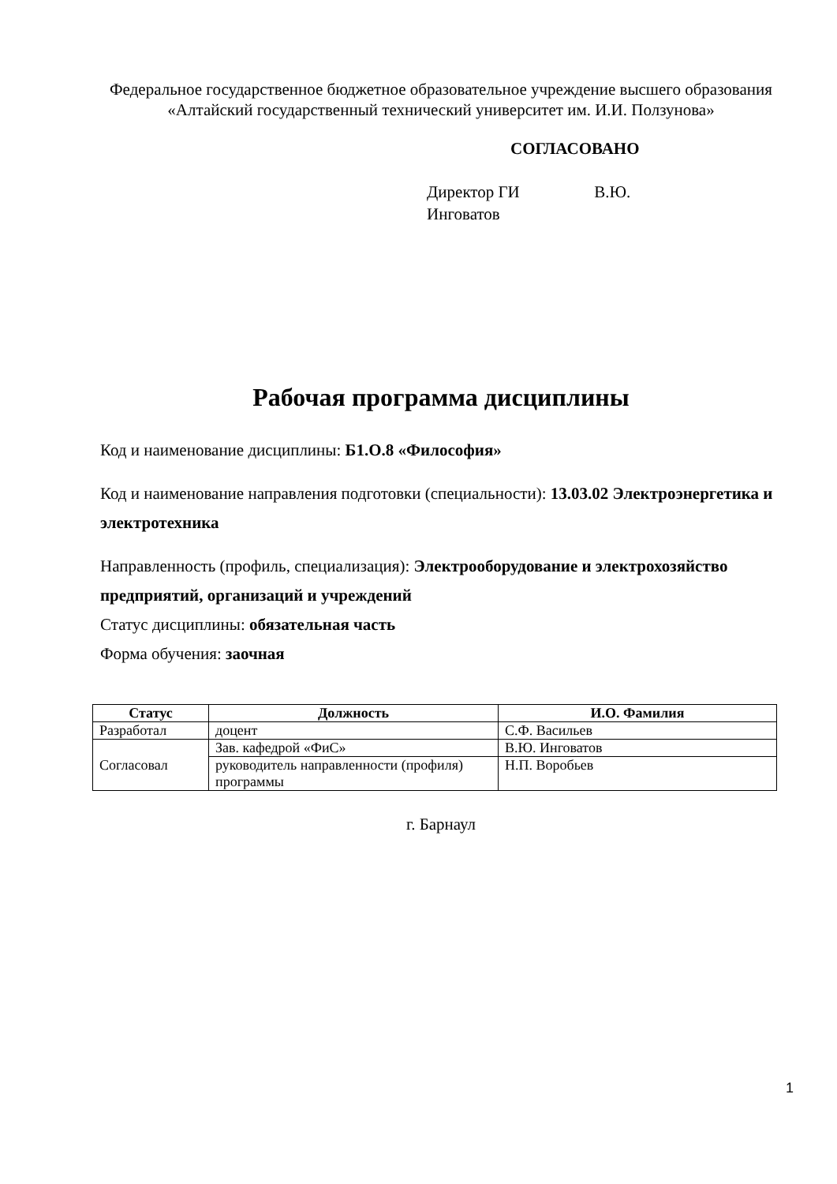Федеральное государственное бюджетное образовательное учреждение высшего образования
«Алтайский государственный технический университет им. И.И. Ползунова»
СОГЛАСОВАНО
Директор ГИ В.Ю. Инговатов
Рабочая программа дисциплины
Код и наименование дисциплины: Б1.О.8 «Философия»
Код и наименование направления подготовки (специальности): 13.03.02 Электроэнергетика и электротехника
Направленность (профиль, специализация): Электрооборудование и электрохозяйство предприятий, организаций и учреждений
Статус дисциплины: обязательная часть
Форма обучения: заочная
| Статус | Должность | И.О. Фамилия |
| --- | --- | --- |
| Разработал | доцент | С.Ф. Васильев |
| Согласовал | Зав. кафедрой «ФиС» | В.Ю. Инговатов |
| | руководитель направленности (профиля) программы | Н.П. Воробьев |
г. Барнаул
1